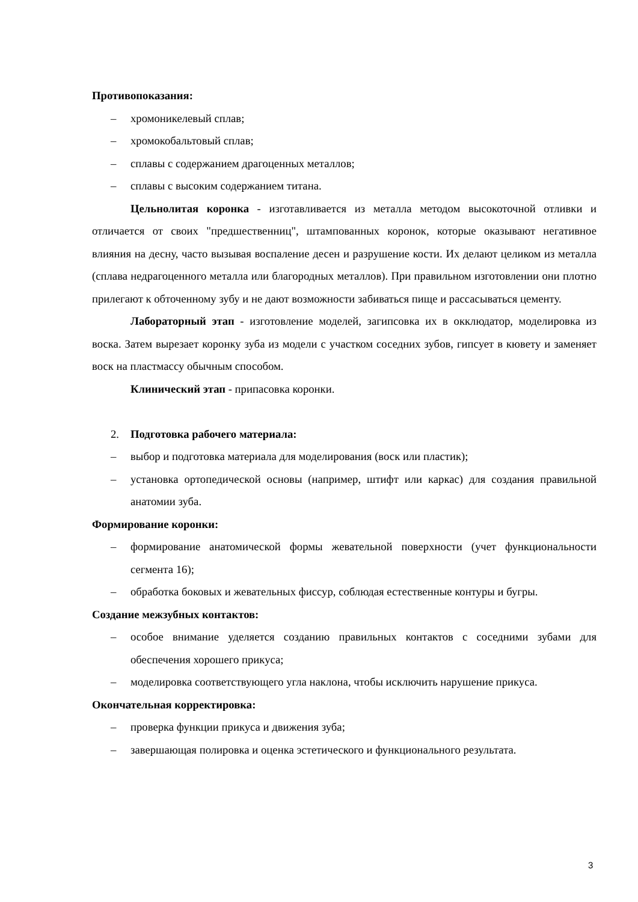Противопоказания:
– хромоникелевый сплав;
– хромокобальтовый сплав;
– сплавы с содержанием драгоценных металлов;
– сплавы с высоким содержанием титана.
Цельнолитая коронка - изготавливается из металла методом высокоточной отливки и отличается от своих "предшественниц", штампованных коронок, которые оказывают негативное влияния на десну, часто вызывая воспаление десен и разрушение кости. Их делают целиком из металла (сплава недрагоценного металла или благородных металлов). При правильном изготовлении они плотно прилегают к обточенному зубу и не дают возможности забиваться пище и рассасываться цементу.
Лабораторный этап - изготовление моделей, загипсовка их в окклюдатор, моделировка из воска. Затем вырезает коронку зуба из модели с участком соседних зубов, гипсует в кювету и заменяет воск на пластмассу обычным способом.
Клинический этап - припасовка коронки.
2. Подготовка рабочего материала:
– выбор и подготовка материала для моделирования (воск или пластик);
– установка ортопедической основы (например, штифт или каркас) для создания правильной анатомии зуба.
Формирование коронки:
– формирование анатомической формы жевательной поверхности (учет функциональности сегмента 16);
– обработка боковых и жевательных фиссур, соблюдая естественные контуры и бугры.
Создание межзубных контактов:
– особое внимание уделяется созданию правильных контактов с соседними зубами для обеспечения хорошего прикуса;
– моделировка соответствующего угла наклона, чтобы исключить нарушение прикуса.
Окончательная корректировка:
– проверка функции прикуса и движения зуба;
– завершающая полировка и оценка эстетического и функционального результата.
3